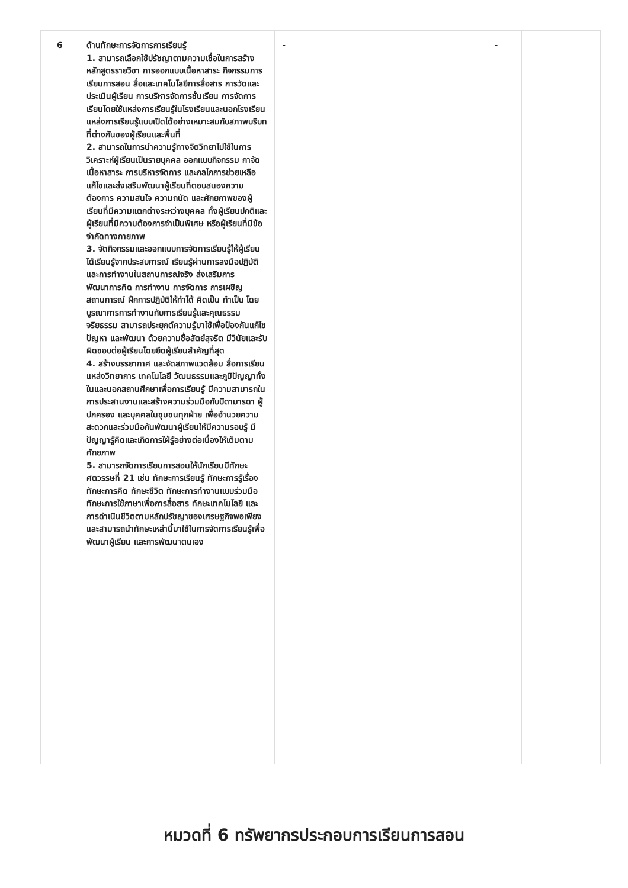| 6 | ด้านทักษะการจัดการการเรียนรู้ 1. สามารถเลือกใช้ปรัชญาตามความเชื่อในการสร้างหลักสูตรรายวิชา การออกแบบเนื้อหาสาระ กิจกรรมการเรียนการสอน สื่อและเทคโนโลยีการสื่อสาร การวัดและประเมินผู้เรียน การบริหารจัดการชั้นเรียน การจัดการเรียนโดยใช้แหล่งการเรียนรู้ในโรงเรียนและนอกโรงเรียน แหล่งการเรียนรู้แบบเปิดได้อย่างเหมาะสมกับสภาพบริบทที่ต่างกันของผู้เรียนและพื้นที่ 2. สามารถในการนำความรู้ทางจิตวิทยาไปใช้ในการวิเคราะห์ผู้เรียนเป็นรายบุคคล ออกแบบกิจกรรม กาจัดเนื้อหาสาระ การบริหารจัดการ และกลไกการช่วยเหลือ แก้ไขและส่งเสริมพัฒนาผู้เรียนที่ตอบสนองความต้องการ ความสนใจ ความถนัด และศักยภาพของผู้เรียนที่มีความแตกต่างระหว่างบุคคล ทั้งผู้เรียนปกติและผู้เรียนที่มีความต้องการจำเป็นพิเศษ หรือผู้เรียนที่มีข้อจำกัดทางกายภาพ 3. จัดกิจกรรมและออกแบบการจัดการเรียนรู้ให้ผู้เรียนได้เรียนรู้จากประสบการณ์ เรียนรู้ผ่านการลงมือปฏิบัติและการทำงานในสถานการณ์จริง ส่งเสริมการพัฒนาการคิด การทำงาน การจัดการ การเผชิญสถานการณ์ ฝึกการปฏิบัติให้ทำได้ คิดเป็น ทำเป็น โดยบูรณาการการทำงานกับการเรียนรู้และคุณธรรมจริยธรรม สามารถประยุกต์ความรู้มาใช้เพื่อป้องกันแก้ไขปัญหา และพัฒนา ด้วยความซื่อสัตย์สุจริต มีวินัยและรับผิดชอบต่อผู้เรียนโดยยึดผู้เรียนสำคัญที่สุด 4. สร้างบรรยากาศ และจัดสภาพแวดล้อม สื่อการเรียน แหล่งวิทยาการ เทคโนโลยี วัฒนธรรมและภูมิปัญญาทั้งในและนอกสถานศึกษาเพื่อการเรียนรู้ มีความสามารถในการประสานงานและสร้างความร่วมมือกับบิดามารดา ผู้ปกครอง และบุคคลในชุมชนทุกฝ่าย เพื่ออำนวยความสะดวกและร่วมมือกันพัฒนาผู้เรียนให้มีความรอบรู้ มีปัญญารู้คิดและเกิดการใฝ่รู้อย่างต่อเนื่องให้เต็มตามศักยภาพ 5. สามารถจัดการเรียนการสอนให้นักเรียนมีทักษะศตวรรษที่ 21 เช่น ทักษะการเรียนรู้ ทักษะการรู้เรื่อง ทักษะการคิด ทักษะชีวิต ทักษะการทำงานแบบร่วมมือ ทักษะการใช้ภาษาเพื่อการสื่อสาร ทักษะเทคโนโลยี และการดำเนินชีวิตตามหลักปรัชญาของเศรษฐกิจพอเพียง และสามารถนำทักษะเหล่านี้มาใช้ในการจัดการเรียนรู้เพื่อพัฒนาผู้เรียน และการพัฒนาตนเอง | - | - | |
หมวดที่ 6 ทรัพยากรประกอบการเรียนการสอน